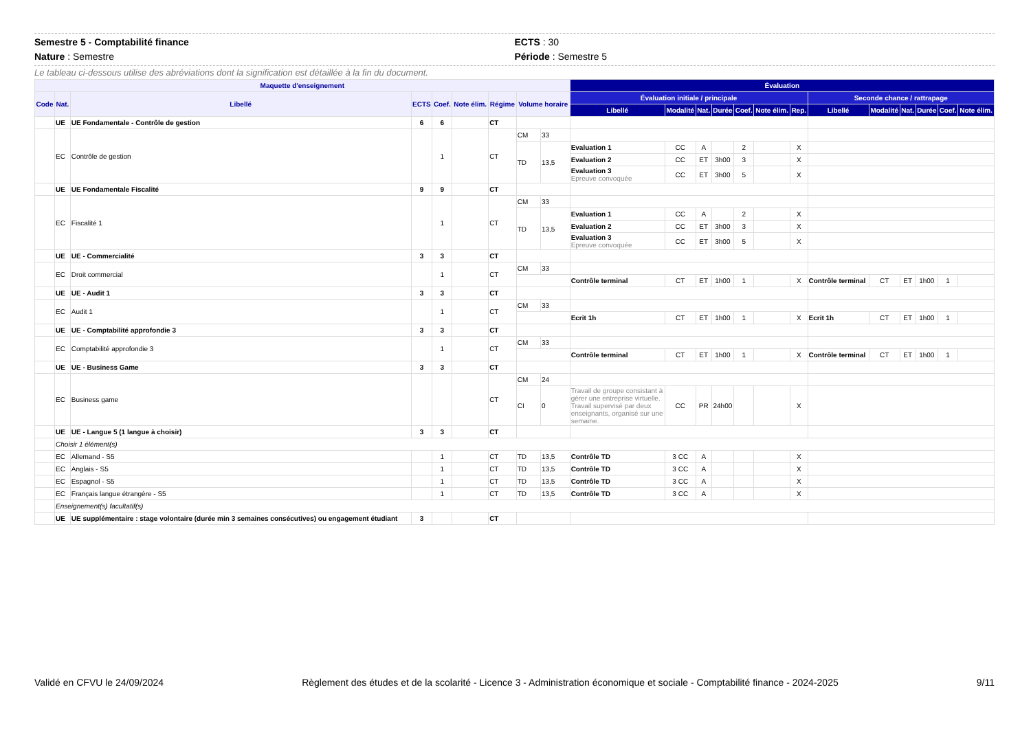Semestre 5 - Comptabilité finance
Nature : Semestre
ECTS : 30
Période : Semestre 5
Le tableau ci-dessous utilise des abréviations dont la signification est détaillée à la fin du document.
| Maquette d'enseignement | | | | | | | | | Évaluation | | | | | | | | | | | | |
| --- | --- | --- | --- | --- | --- | --- | --- | --- | --- | --- | --- | --- | --- | --- | --- | --- | --- | --- | --- | --- | --- |
| Code | Nat. | Libellé | ECTS | Coef. | Note élim. | Régime | Volume horaire | | Évaluation initiale / principale | | | | | | | Seconde chance / rattrapage | | | | | |
| | | | | | | | | | Libellé | Modalité | Nat. | Durée | Coef. | Note élim. | Rep. | Libellé | Modalité | Nat. | Durée | Coef. | Note élim. |
| | UE | UE Fondamentale - Contrôle de gestion | 6 | 6 | | CT | | | | | | | | | | | | | | | |
| | EC | Contrôle de gestion | | 1 | | CT | CM | 33 | | | | | | | | | | | | | |
| | | | | | | | TD | 13,5 | Evaluation 1 | CC | A | | 2 | | X | | | | | | |
| | | | | | | | | | Evaluation 2 | CC | ET | 3h00 | 3 | | X | | | | | | |
| | | | | | | | | | Evaluation 3 Epreuve convoquée | CC | ET | 3h00 | 5 | | X | | | | | | |
| | UE | UE Fondamentale Fiscalité | 9 | 9 | | CT | | | | | | | | | | | | | | | |
| | EC | Fiscalité 1 | | 1 | | CT | CM | 33 | | | | | | | | | | | | | |
| | | | | | | | TD | 13,5 | Evaluation 1 | CC | A | | 2 | | X | | | | | | |
| | | | | | | | | | Evaluation 2 | CC | ET | 3h00 | 3 | | X | | | | | | |
| | | | | | | | | | Evaluation 3 Epreuve convoquée | CC | ET | 3h00 | 5 | | X | | | | | | |
| | UE | UE - Commercialité | 3 | 3 | | CT | | | | | | | | | | | | | | | |
| | EC | Droit commercial | | 1 | | CT | CM | 33 | | | | | | | | | | | | | |
| | | | | | | | | | Contrôle terminal | CT | ET | 1h00 | 1 | | X | Contrôle terminal | CT | ET | 1h00 | 1 | |
| | UE | UE - Audit 1 | 3 | 3 | | CT | | | | | | | | | | | | | | | |
| | EC | Audit 1 | | 1 | | CT | CM | 33 | | | | | | | | | | | | | |
| | | | | | | | | | Ecrit 1h | CT | ET | 1h00 | 1 | | X | Ecrit 1h | CT | ET | 1h00 | 1 | |
| | UE | UE - Comptabilité approfondie 3 | 3 | 3 | | CT | | | | | | | | | | | | | | | |
| | EC | Comptabilité approfondie 3 | | 1 | | CT | CM | 33 | | | | | | | | | | | | | |
| | | | | | | | | | Contrôle terminal | CT | ET | 1h00 | 1 | | X | Contrôle terminal | CT | ET | 1h00 | 1 | |
| | UE | UE - Business Game | 3 | 3 | | CT | | | | | | | | | | | | | | | |
| | EC | Business game | | | | CT | CM | 24 | | | | | | | | | | | | | |
| | | | | | | | CI | 0 | Travail de groupe consistant à gérer une entreprise virtuelle. Travail supervisé par deux enseignants, organisé sur une semaine. | CC | PR | 24h00 | | | X | | | | | | |
| | UE | UE - Langue 5 (1 langue à choisir) | 3 | 3 | | CT | | | | | | | | | | | | | | | |
| | Choisir 1 élément(s) | | | | | | | | | | | | | | | | | | | | |
| | EC | Allemand - S5 | | 1 | | CT | TD | 13,5 | Contrôle TD | 3 CC | A | | | | X | | | | | | |
| | EC | Anglais - S5 | | 1 | | CT | TD | 13,5 | Contrôle TD | 3 CC | A | | | | X | | | | | | |
| | EC | Espagnol - S5 | | 1 | | CT | TD | 13,5 | Contrôle TD | 3 CC | A | | | | X | | | | | | |
| | EC | Français langue étrangère - S5 | | 1 | | CT | TD | 13,5 | Contrôle TD | 3 CC | A | | | | X | | | | | | |
| | Enseignement(s) facultatif(s) | | | | | | | | | | | | | | | | | | | | |
| | UE | UE supplémentaire : stage volontaire (durée min 3 semaines consécutives) ou engagement étudiant | 3 | | | CT | | | | | | | | | | | | | | | |
Validé en CFVU le 24/09/2024 Règlement des études et de la scolarité - Licence 3 - Administration économique et sociale - Comptabilité finance - 2024-2025 9/11